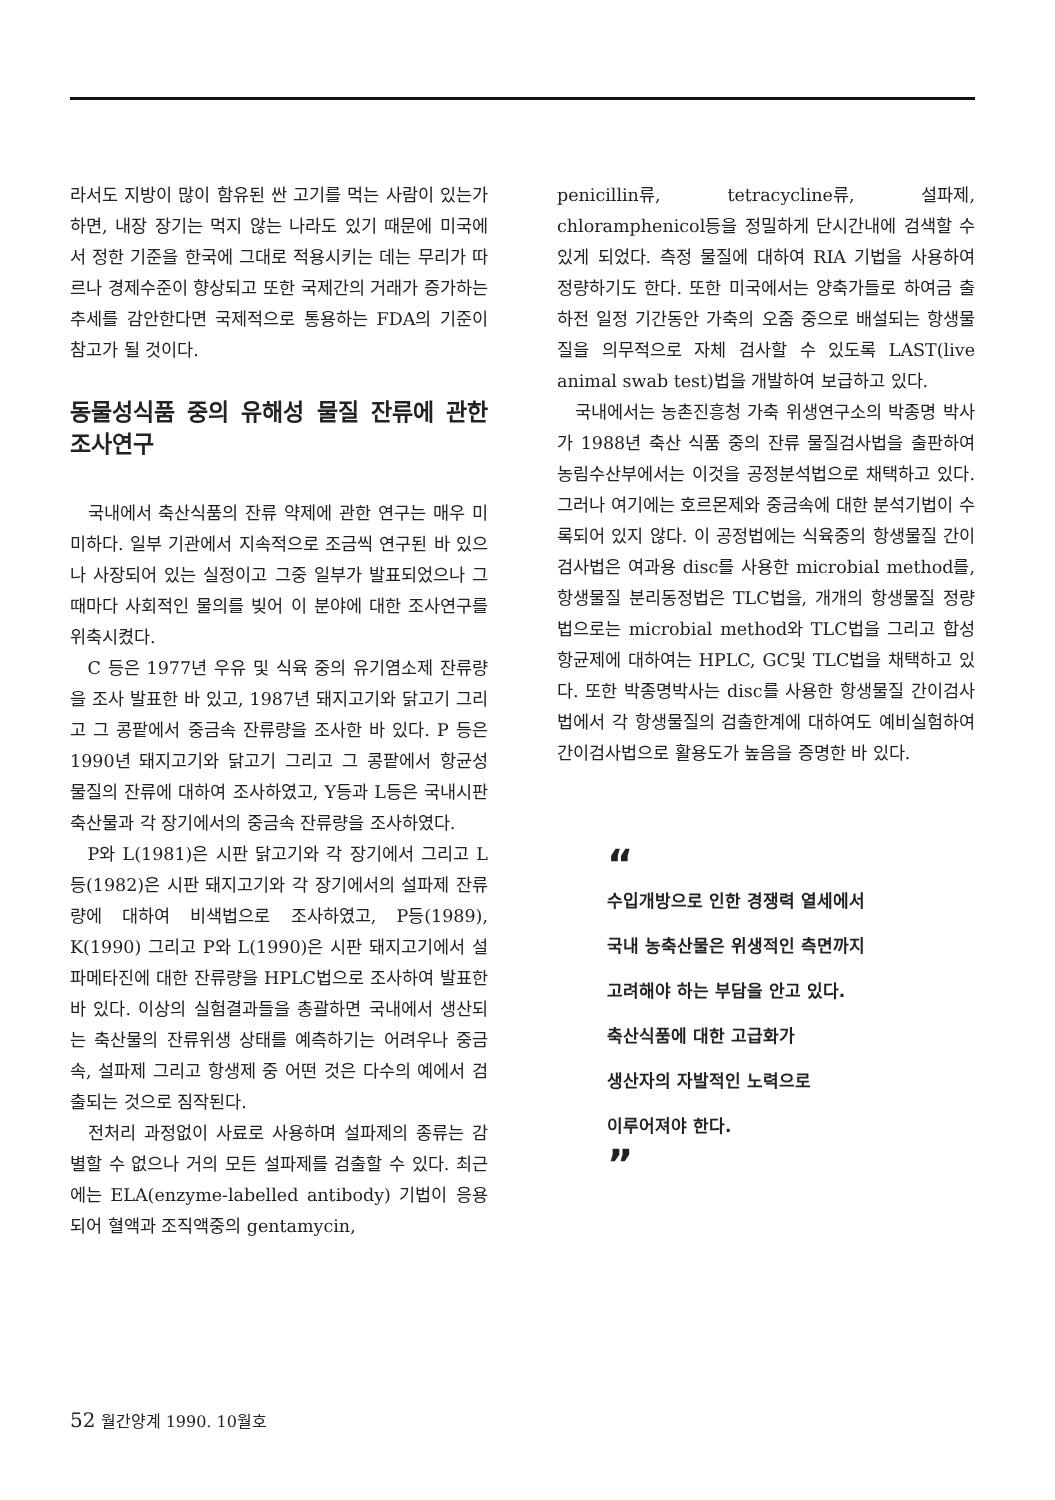라서도 지방이 많이 함유된 싼 고기를 먹는 사람이 있는가 하면, 내장 장기는 먹지 않는 나라도 있기 때문에 미국에서 정한 기준을 한국에 그대로 적용시키는 데는 무리가 따르나 경제수준이 향상되고 또한 국제간의 거래가 증가하는 추세를 감안한다면 국제적으로 통용하는 FDA의 기준이 참고가 될 것이다.
동물성식품 중의 유해성 물질 잔류에 관한 조사연구
국내에서 축산식품의 잔류 약제에 관한 연구는 매우 미미하다. 일부 기관에서 지속적으로 조금씩 연구된 바 있으나 사장되어 있는 실정이고 그중 일부가 발표되었으나 그 때마다 사회적인 물의를 빚어 이 분야에 대한 조사연구를 위축시켰다.
C 등은 1977년 우유 및 식육 중의 유기염소제 잔류량을 조사 발표한 바 있고, 1987년 돼지고기와 닭고기 그리고 그 콩팥에서 중금속 잔류량을 조사한 바 있다. P 등은 1990년 돼지고기와 닭고기 그리고 그 콩팥에서 항균성 물질의 잔류에 대하여 조사하였고, Y등과 L등은 국내시판 축산물과 각 장기에서의 중금속 잔류량을 조사하였다.
P와 L(1981)은 시판 닭고기와 각 장기에서 그리고 L 등(1982)은 시판 돼지고기와 각 장기에서의 설파제 잔류량에 대하여 비색법으로 조사하였고, P등(1989), K(1990) 그리고 P와 L(1990)은 시판 돼지고기에서 설파메타진에 대한 잔류량을 HPLC법으로 조사하여 발표한 바 있다. 이상의 실험결과들을 총괄하면 국내에서 생산되는 축산물의 잔류위생 상태를 예측하기는 어려우나 중금속, 설파제 그리고 항생제 중 어떤 것은 다수의 예에서 검출되는 것으로 짐작된다.
전처리 과정없이 사료로 사용하며 설파제의 종류는 감별할 수 없으나 거의 모든 설파제를 검출할 수 있다. 최근에는 ELA(enzyme-labelled antibody) 기법이 응용되어 혈액과 조직액중의 gentamycin,
penicillin류, tetracycline류, 설파제, chloramphenicol등을 정밀하게 단시간내에 검색할 수 있게 되었다. 측정 물질에 대하여 RIA 기법을 사용하여 정량하기도 한다. 또한 미국에서는 양축가들로 하여금 출하전 일정 기간동안 가축의 오줌 중으로 배설되는 항생물질을 의무적으로 자체 검사할 수 있도록 LAST(live animal swab test)법을 개발하여 보급하고 있다.
국내에서는 농촌진흥청 가축 위생연구소의 박종명 박사가 1988년 축산 식품 중의 잔류 물질검사법을 출판하여 농림수산부에서는 이것을 공정분석법으로 채택하고 있다. 그러나 여기에는 호르몬제와 중금속에 대한 분석기법이 수록되어 있지 않다. 이 공정법에는 식육중의 항생물질 간이 검사법은 여과용 disc를 사용한 microbial method를, 항생물질 분리동정법은 TLC법을, 개개의 항생물질 정량법으로는 microbial method와 TLC법을 그리고 합성항균제에 대하여는 HPLC, GC및 TLC법을 채택하고 있다. 또한 박종명박사는 disc를 사용한 항생물질 간이검사법에서 각 항생물질의 검출한계에 대하여도 예비실험하여 간이검사법으로 활용도가 높음을 증명한 바 있다.
“
수입개방으로 인한 경쟁력 열세에서
국내 농축산물은 위생적인 측면까지
고려해야 하는 부담을 안고 있다.
축산식품에 대한 고급화가
생산자의 자발적인 노력으로
이루어져야 한다.
”
52 월간양계 1990. 10월호